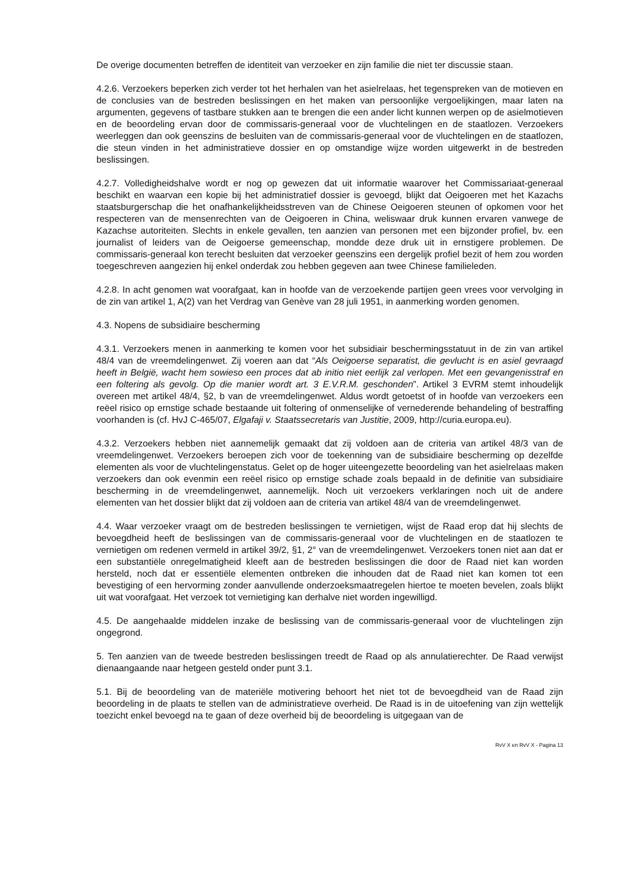De overige documenten betreffen de identiteit van verzoeker en zijn familie die niet ter discussie staan.
4.2.6. Verzoekers beperken zich verder tot het herhalen van het asielrelaas, het tegenspreken van de motieven en de conclusies van de bestreden beslissingen en het maken van persoonlijke vergoelijkingen, maar laten na argumenten, gegevens of tastbare stukken aan te brengen die een ander licht kunnen werpen op de asielmotieven en de beoordeling ervan door de commissaris-generaal voor de vluchtelingen en de staatlozen. Verzoekers weerleggen dan ook geenszins de besluiten van de commissaris-generaal voor de vluchtelingen en de staatlozen, die steun vinden in het administratieve dossier en op omstandige wijze worden uitgewerkt in de bestreden beslissingen.
4.2.7. Volledigheidshalve wordt er nog op gewezen dat uit informatie waarover het Commissariaat-generaal beschikt en waarvan een kopie bij het administratief dossier is gevoegd, blijkt dat Oeigoeren met het Kazachs staatsburgerschap die het onafhankelijkheidsstreven van de Chinese Oeigoeren steunen of opkomen voor het respecteren van de mensenrechten van de Oeigoeren in China, weliswaar druk kunnen ervaren vanwege de Kazachse autoriteiten. Slechts in enkele gevallen, ten aanzien van personen met een bijzonder profiel, bv. een journalist of leiders van de Oeigoerse gemeenschap, mondde deze druk uit in ernstigere problemen. De commissaris-generaal kon terecht besluiten dat verzoeker geenszins een dergelijk profiel bezit of hem zou worden toegeschreven aangezien hij enkel onderdak zou hebben gegeven aan twee Chinese familieleden.
4.2.8. In acht genomen wat voorafgaat, kan in hoofde van de verzoekende partijen geen vrees voor vervolging in de zin van artikel 1, A(2) van het Verdrag van Genève van 28 juli 1951, in aanmerking worden genomen.
4.3. Nopens de subsidiaire bescherming
4.3.1. Verzoekers menen in aanmerking te komen voor het subsidiair beschermingsstatuut in de zin van artikel 48/4 van de vreemdelingenwet. Zij voeren aan dat “Als Oeigoerse separatist, die gevlucht is en asiel gevraagd heeft in België, wacht hem sowieso een proces dat ab initio niet eerlijk zal verlopen. Met een gevangenisstraf en een foltering als gevolg. Op die manier wordt art. 3 E.V.R.M. geschonden”. Artikel 3 EVRM stemt inhoudelijk overeen met artikel 48/4, §2, b van de vreemdelingenwet. Aldus wordt getoetst of in hoofde van verzoekers een reëel risico op ernstige schade bestaande uit foltering of onmenselijke of vernederende behandeling of bestraffing voorhanden is (cf. HvJ C-465/07, Elgafaji v. Staatssecretaris van Justitie, 2009, http://curia.europa.eu).
4.3.2. Verzoekers hebben niet aannemelijk gemaakt dat zij voldoen aan de criteria van artikel 48/3 van de vreemdelingenwet. Verzoekers beroepen zich voor de toekenning van de subsidiaire bescherming op dezelfde elementen als voor de vluchtelingenstatus. Gelet op de hoger uiteengezette beoordeling van het asielrelaas maken verzoekers dan ook evenmin een reëel risico op ernstige schade zoals bepaald in de definitie van subsidiaire bescherming in de vreemdelingenwet, aannemelijk. Noch uit verzoekers verklaringen noch uit de andere elementen van het dossier blijkt dat zij voldoen aan de criteria van artikel 48/4 van de vreemdelingenwet.
4.4. Waar verzoeker vraagt om de bestreden beslissingen te vernietigen, wijst de Raad erop dat hij slechts de bevoegdheid heeft de beslissingen van de commissaris-generaal voor de vluchtelingen en de staatlozen te vernietigen om redenen vermeld in artikel 39/2, §1, 2° van de vreemdelingenwet. Verzoekers tonen niet aan dat er een substantiële onregelmatigheid kleeft aan de bestreden beslissingen die door de Raad niet kan worden hersteld, noch dat er essentiële elementen ontbreken die inhouden dat de Raad niet kan komen tot een bevestiging of een hervorming zonder aanvullende onderzoeksmaatregelen hiertoe te moeten bevelen, zoals blijkt uit wat voorafgaat. Het verzoek tot vernietiging kan derhalve niet worden ingewilligd.
4.5. De aangehaalde middelen inzake de beslissing van de commissaris-generaal voor de vluchtelingen zijn ongegrond.
5. Ten aanzien van de tweede bestreden beslissingen treedt de Raad op als annulatierechter. De Raad verwijst dienaangaande naar hetgeen gesteld onder punt 3.1.
5.1. Bij de beoordeling van de materiële motivering behoort het niet tot de bevoegdheid van de Raad zijn beoordeling in de plaats te stellen van de administratieve overheid. De Raad is in de uitoefening van zijn wettelijk toezicht enkel bevoegd na te gaan of deze overheid bij de beoordeling is uitgegaan van de
RvV X en RvV X - Pagina 13